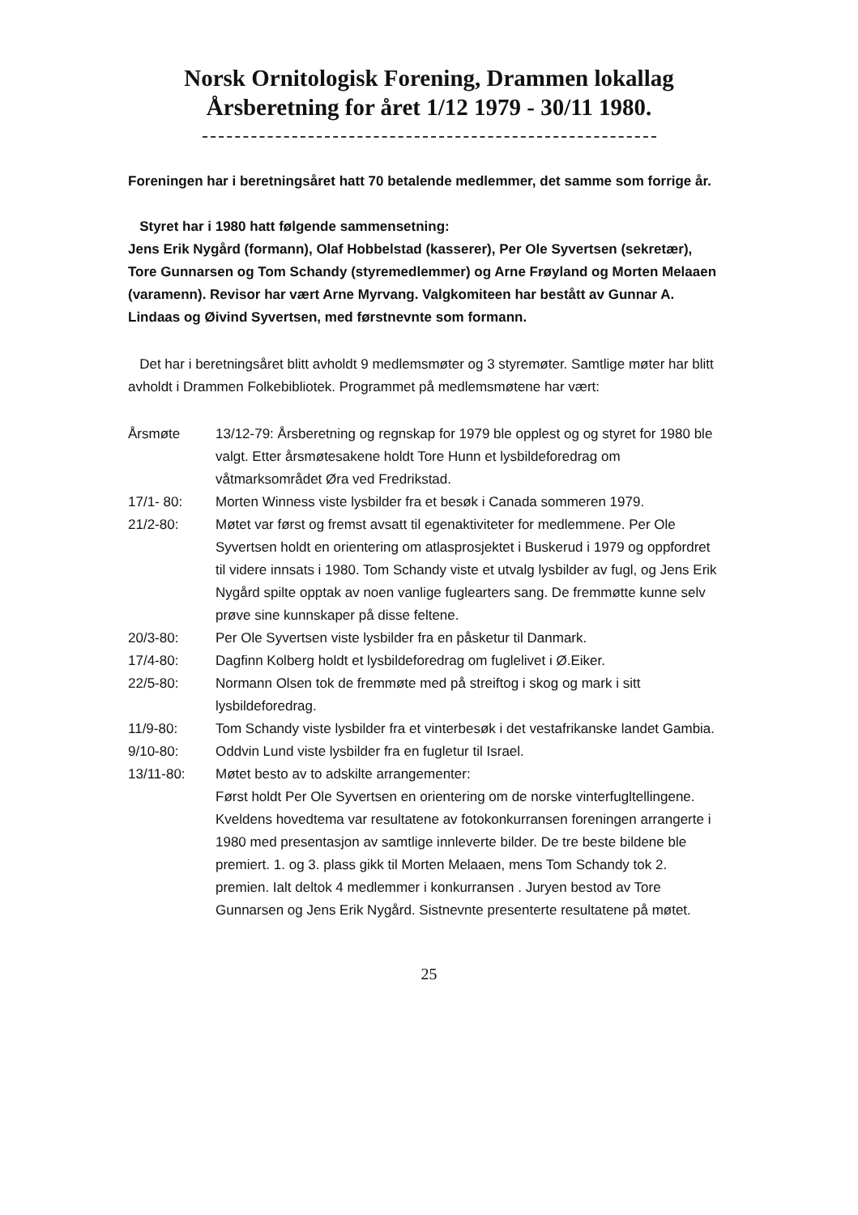Norsk Ornitologisk Forening, Drammen lokallag
Årsberetning for året 1/12 1979 - 30/11 1980.
Foreningen har i beretningsåret hatt 70 betalende medlemmer, det samme som forrige år.
Styret har i 1980 hatt følgende sammensetning:
Jens Erik Nygård (formann), Olaf Hobbelstad (kasserer), Per Ole Syvertsen (sekretær), Tore Gunnarsen og Tom Schandy (styremedlemmer) og Arne Frøyland og Morten Melaaen (varamenn). Revisor har vært Arne Myrvang. Valgkomiteen har bestått av Gunnar A. Lindaas og Øivind Syvertsen, med førstnevnte som formann.
Det har i beretningsåret blitt avholdt 9 medlemsmøter og 3 styremøter. Samtlige møter har blitt avholdt i Drammen Folkebibliotek. Programmet på medlemsmøtene har vært:
Årsmøte 13/12-79: Årsberetning og regnskap for 1979 ble opplest og og styret for 1980 ble valgt. Etter årsmøtesakene holdt Tore Hunn et lysbildeforedrag om våtmarksområdet Øra ved Fredrikstad.
17/1- 80: Morten Winness viste lysbilder fra et besøk i Canada sommeren 1979.
21/2-80: Møtet var først og fremst avsatt til egenaktiviteter for medlemmene. Per Ole Syvertsen holdt en orientering om atlasprosjektet i Buskerud i 1979 og oppfordret til videre innsats i 1980. Tom Schandy viste et utvalg lysbilder av fugl, og Jens Erik Nygård spilte opptak av noen vanlige fuglearters sang. De fremmøtte kunne selv prøve sine kunnskaper på disse feltene.
20/3-80: Per Ole Syvertsen viste lysbilder fra en påsketur til Danmark.
17/4-80: Dagfinn Kolberg holdt et lysbildeforedrag om fuglelivet i Ø.Eiker.
22/5-80: Normann Olsen tok de fremmøte med på streiftog i skog og mark i sitt lysbildeforedrag.
11/9-80: Tom Schandy viste lysbilder fra et vinterbesøk i det vestafrikanske landet Gambia.
9/10-80: Oddvin Lund viste lysbilder fra en fugletur til Israel.
13/11-80: Møtet besto av to adskilte arrangementer:
Først holdt Per Ole Syvertsen en orientering om de norske vinterfugltellingene.
Kveldens hovedtema var resultatene av fotokonkurransen foreningen arrangerte i 1980 med presentasjon av samtlige innleverte bilder. De tre beste bildene ble premiert. 1. og 3. plass gikk til Morten Melaaen, mens Tom Schandy tok 2. premien. Ialt deltok 4 medlemmer i konkurransen . Juryen bestod av Tore Gunnarsen og Jens Erik Nygård. Sistnevnte presenterte resultatene på møtet.
25